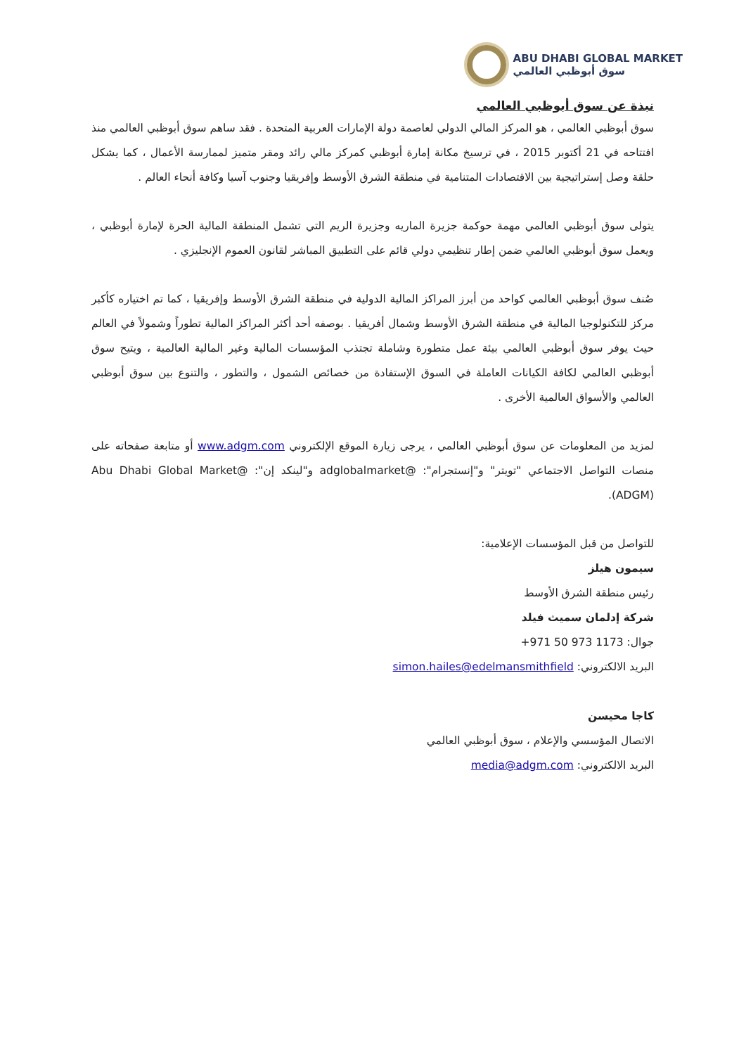ABU DHABI GLOBAL MARKET
سوق أبوظبي العالمي
نبذة عن سوق أبوظبي العالمي
سوق أبوظبي العالمي ، هو المركز المالي الدولي لعاصمة دولة الإمارات العربية المتحدة . فقد ساهم سوق أبوظبي العالمي منذ افتتاحه في 21 أكتوبر 2015 ، في ترسيخ مكانة إمارة أبوظبي كمركز مالي رائد ومقر متميز لممارسة الأعمال ، كما يشكل حلقة وصل إستراتيجية بين الاقتصادات المتنامية في منطقة الشرق الأوسط وإفريقيا وجنوب آسيا وكافة أنحاء العالم .
يتولى سوق أبوظبي العالمي مهمة حوكمة جزيرة الماريه وجزيرة الريم التي تشمل المنطقة المالية الحرة لإمارة أبوظبي ، ويعمل سوق أبوظبي العالمي ضمن إطار تنظيمي دولي قائم على التطبيق المباشر لقانون العموم الإنجليزي .
صُنف سوق أبوظبي العالمي كواحد من أبرز المراكز المالية الدولية في منطقة الشرق الأوسط وإفريقيا ، كما تم اختياره كأكبر مركز للتكنولوجيا المالية في منطقة الشرق الأوسط وشمال أفريقيا . بوصفه أحد أكثر المراكز المالية تطوراً وشمولاً في العالم حيث يوفر سوق أبوظبي العالمي بيئة عمل متطورة وشاملة تجتذب المؤسسات المالية وغير المالية العالمية ، ويتيح سوق أبوظبي العالمي لكافة الكيانات العاملة في السوق الإستفادة من خصائص الشمول ، والتطور ، والتنوع بين سوق أبوظبي العالمي والأسواق العالمية الأخرى .
لمزيد من المعلومات عن سوق أبوظبي العالمي ، يرجى زيارة الموقع الإلكتروني www.adgm.com أو متابعة صفحاته على منصات التواصل الاجتماعي "تويتر" و"إنستجرام": @adglobalmarket و"لينكد إن": @Abu Dhabi Global Market (ADGM).
للتواصل من قبل المؤسسات الإعلامية:
سيمون هيلز
رئيس منطقة الشرق الأوسط
شركة إدلمان سميث فيلد
جوال: +971 50 973 1173
البريد الالكتروني: simon.hailes@edelmansmithfield
كاجا محيسن
الاتصال المؤسسي والإعلام ، سوق أبوظبي العالمي
البريد الالكتروني: media@adgm.com